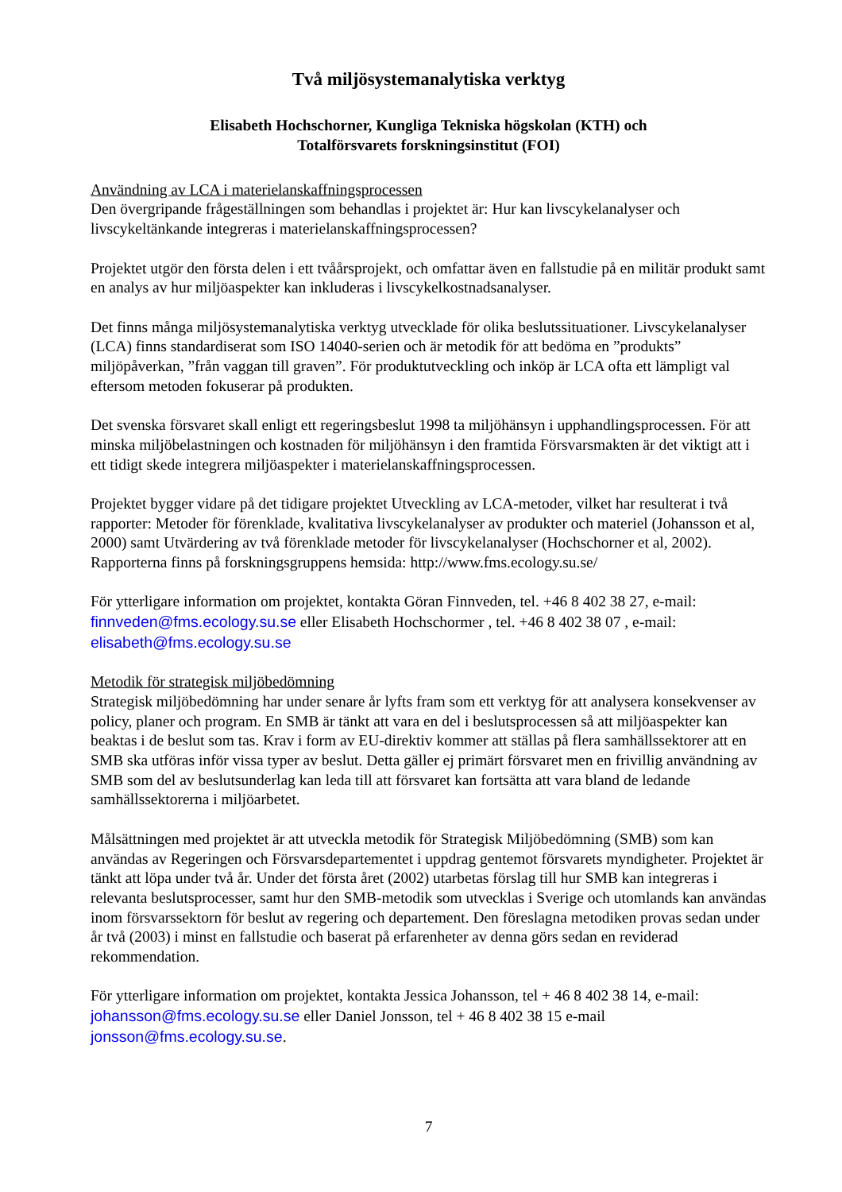Två miljösystemanalytiska verktyg
Elisabeth Hochschorner, Kungliga Tekniska högskolan (KTH) och
Totalförsvarets forskningsinstitut (FOI)
Användning av LCA i materielanskaffningsprocessen
Den övergripande frågeställningen som behandlas i projektet är: Hur kan livscykelanalyser och livscykeltänkande integreras i materielanskaffningsprocessen?
Projektet utgör den första delen i ett tvåårsprojekt, och omfattar även en fallstudie på en militär produkt samt en analys av hur miljöaspekter kan inkluderas i livscykelkostnadsanalyser.
Det finns många miljösystemanalytiska verktyg utvecklade för olika beslutssituationer. Livscykelanalyser (LCA) finns standardiserat som ISO 14040-serien och är metodik för att bedöma en ”produkts” miljöpåverkan, ”från vaggan till graven”. För produktutveckling och inköp är LCA ofta ett lämpligt val eftersom metoden fokuserar på produkten.
Det svenska försvaret skall enligt ett regeringsbeslut 1998 ta miljöhänsyn i upphandlingsprocessen. För att minska miljöbelastningen och kostnaden för miljöhänsyn i den framtida Försvarsmakten är det viktigt att i ett tidigt skede integrera miljöaspekter i materielanskaffningsprocessen.
Projektet bygger vidare på det tidigare projektet Utveckling av LCA-metoder, vilket har resulterat i två rapporter: Metoder för förenklade, kvalitativa livscykelanalyser av produkter och materiel (Johansson et al, 2000) samt Utvärdering av två förenklade metoder för livscykelanalyser (Hochschorner et al, 2002). Rapporterna finns på forskningsgruppens hemsida: http://www.fms.ecology.su.se/
För ytterligare information om projektet, kontakta Göran Finnveden, tel. +46 8 402 38 27, e-mail: finnveden@fms.ecology.su.se eller Elisabeth Hochschormer , tel. +46 8 402 38 07 , e-mail: elisabeth@fms.ecology.su.se
Metodik för strategisk miljöbedömning
Strategisk miljöbedömning har under senare år lyfts fram som ett verktyg för att analysera konsekvenser av policy, planer och program. En SMB är tänkt att vara en del i beslutsprocessen så att miljöaspekter kan beaktas i de beslut som tas. Krav i form av EU-direktiv kommer att ställas på flera samhällssektorer att en SMB ska utföras inför vissa typer av beslut. Detta gäller ej primärt försvaret men en frivillig användning av SMB som del av beslutsunderlag kan leda till att försvaret kan fortsätta att vara bland de ledande samhällssektorerna i miljöarbetet.
Målsättningen med projektet är att utveckla metodik för Strategisk Miljöbedömning (SMB) som kan användas av Regeringen och Försvarsdepartementet i uppdrag gentemot försvarets myndigheter. Projektet är tänkt att löpa under två år. Under det första året (2002) utarbetas förslag till hur SMB kan integreras i relevanta beslutsprocesser, samt hur den SMB-metodik som utvecklas i Sverige och utomlands kan användas inom försvarssektorn för beslut av regering och departement. Den föreslagna metodiken provas sedan under år två (2003) i minst en fallstudie och baserat på erfarenheter av denna görs sedan en reviderad rekommendation.
För ytterligare information om projektet, kontakta Jessica Johansson, tel + 46 8 402 38 14, e-mail: johansson@fms.ecology.su.se eller Daniel Jonsson, tel + 46 8 402 38 15 e-mail jonsson@fms.ecology.su.se.
7